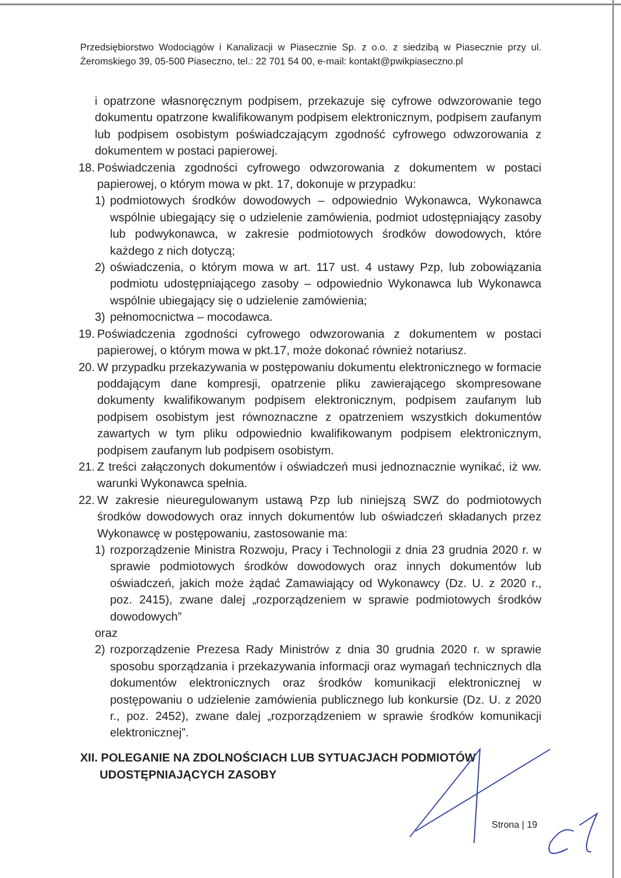Przedsiębiorstwo Wodociągów i Kanalizacji w Piasecznie Sp. z o.o. z siedzibą w Piasecznie przy ul. Żeromskiego 39, 05-500 Piaseczno, tel.: 22 701 54 00, e-mail: kontakt@pwikpiaseczno.pl
i opatrzone własnoręcznym podpisem, przekazuje się cyfrowe odwzorowanie tego dokumentu opatrzone kwalifikowanym podpisem elektronicznym, podpisem zaufanym lub podpisem osobistym poświadczającym zgodność cyfrowego odwzorowania z dokumentem w postaci papierowej.
18. Poświadczenia zgodności cyfrowego odwzorowania z dokumentem w postaci papierowej, o którym mowa w pkt. 17, dokonuje w przypadku:
1) podmiotowych środków dowodowych – odpowiednio Wykonawca, Wykonawca wspólnie ubiegający się o udzielenie zamówienia, podmiot udostępniający zasoby lub podwykonawca, w zakresie podmiotowych środków dowodowych, które każdego z nich dotyczą;
2) oświadczenia, o którym mowa w art. 117 ust. 4 ustawy Pzp, lub zobowiązania podmiotu udostępniającego zasoby – odpowiednio Wykonawca lub Wykonawca wspólnie ubiegający się o udzielenie zamówienia;
3) pełnomocnictwa – mocodawca.
19. Poświadczenia zgodności cyfrowego odwzorowania z dokumentem w postaci papierowej, o którym mowa w pkt.17, może dokonać również notariusz.
20. W przypadku przekazywania w postępowaniu dokumentu elektronicznego w formacie poddającym dane kompresji, opatrzenie pliku zawierającego skompresowane dokumenty kwalifikowanym podpisem elektronicznym, podpisem zaufanym lub podpisem osobistym jest równoznaczne z opatrzeniem wszystkich dokumentów zawartych w tym pliku odpowiednio kwalifikowanym podpisem elektronicznym, podpisem zaufanym lub podpisem osobistym.
21. Z treści załączonych dokumentów i oświadczeń musi jednoznacznie wynikać, iż ww. warunki Wykonawca spełnia.
22. W zakresie nieuregulowanym ustawą Pzp lub niniejszą SWZ do podmiotowych środków dowodowych oraz innych dokumentów lub oświadczeń składanych przez Wykonawcę w postępowaniu, zastosowanie ma:
1) rozporządzenie Ministra Rozwoju, Pracy i Technologii z dnia 23 grudnia 2020 r. w sprawie podmiotowych środków dowodowych oraz innych dokumentów lub oświadczeń, jakich może żądać Zamawiający od Wykonawcy (Dz. U. z 2020 r., poz. 2415), zwane dalej „rozporządzeniem w sprawie podmiotowych środków dowodowych”
oraz
2) rozporządzenie Prezesa Rady Ministrów z dnia 30 grudnia 2020 r. w sprawie sposobu sporządzania i przekazywania informacji oraz wymagań technicznych dla dokumentów elektronicznych oraz środków komunikacji elektronicznej w postępowaniu o udzielenie zamówienia publicznego lub konkursie (Dz. U. z 2020 r., poz. 2452), zwane dalej „rozporządzeniem w sprawie środków komunikacji elektronicznej”.
XII. POLEGANIE NA ZDOLNOŚCIACH LUB SYTUACJACH PODMIOTÓW
UDOSTĘPNIAJĄCYCH ZASOBY
Strona | 19